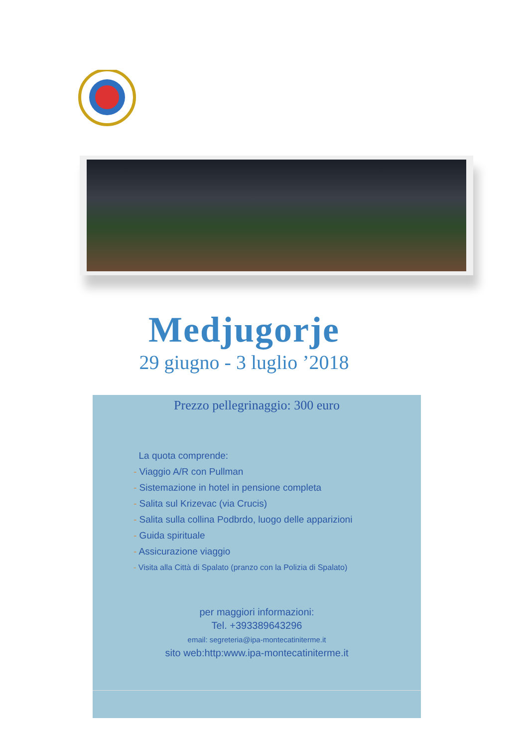Medjugorje
29 giugno - 3 luglio ’2018
Prezzo pellegrinaggio: 300 euro
La quota comprende:
- Viaggio A/R con Pullman
- Sistemazione in hotel in pensione completa
- Salita sul Krizevac (via Crucis)
- Salita sulla collina Podbrdo, luogo delle apparizioni
- Guida spirituale
- Assicurazione viaggio
- Visita alla Città di Spalato (pranzo con la Polizia di Spalato)
per maggiori informazioni:
Tel. +393389643296
email: segreteria@ipa-montecatiniterme.it
sito web:http:www.ipa-montecatiniterme.it